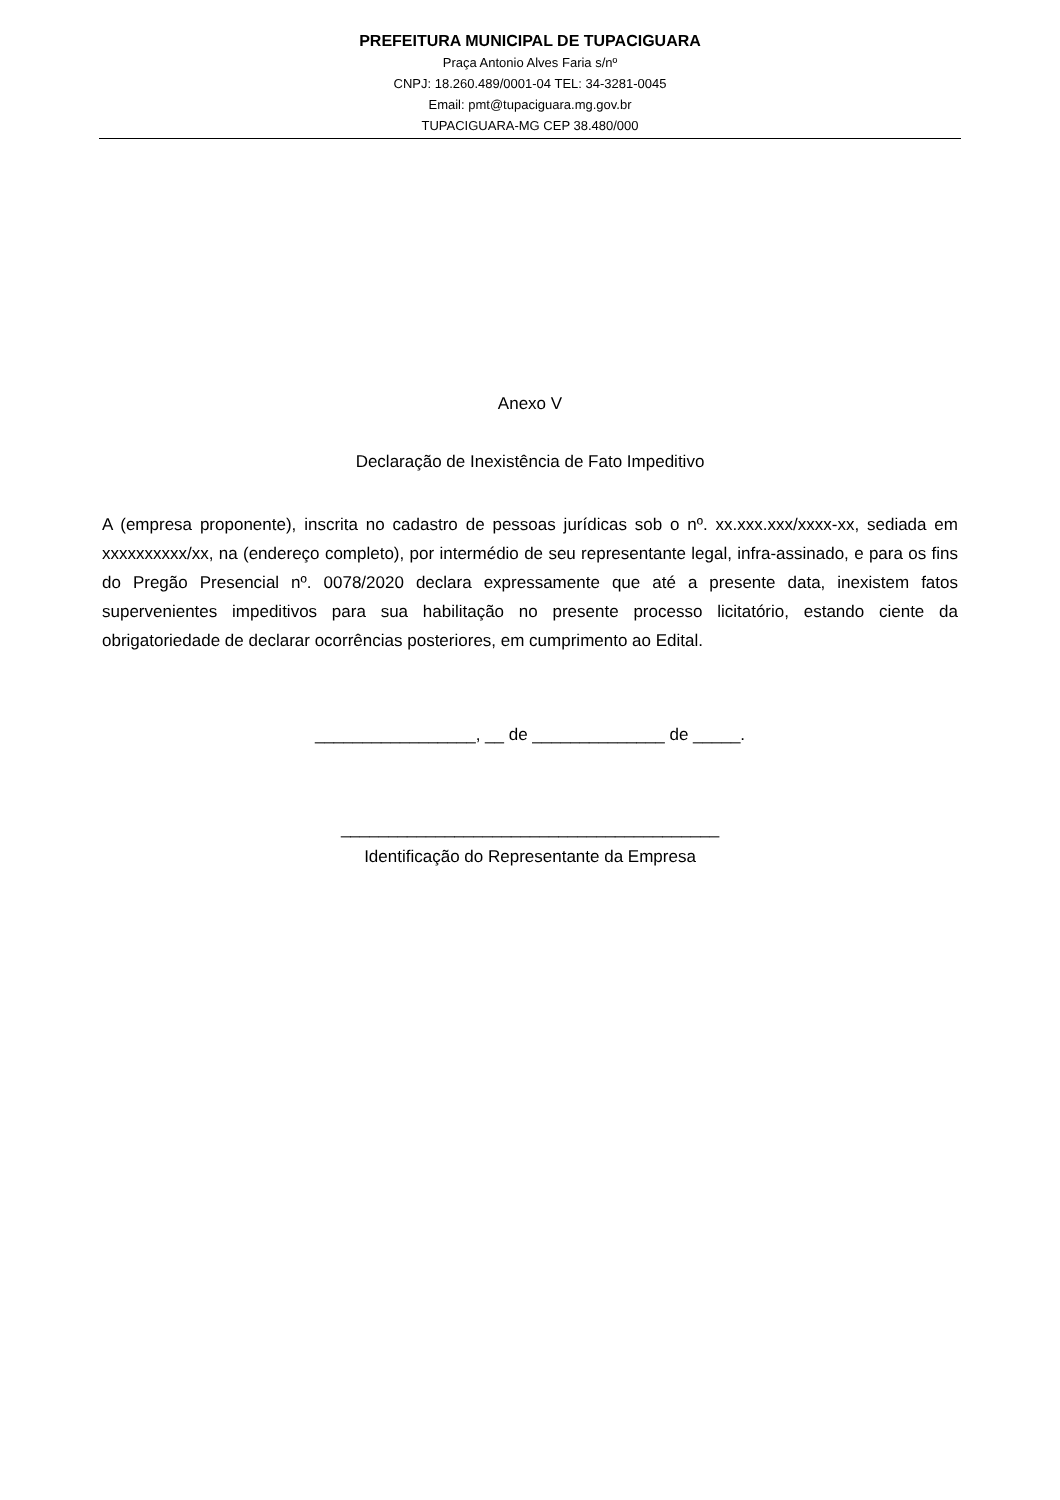PREFEITURA MUNICIPAL DE TUPACIGUARA
Praça Antonio Alves Faria s/nº
CNPJ: 18.260.489/0001-04 TEL: 34-3281-0045
Email: pmt@tupaciguara.mg.gov.br
TUPACIGUARA-MG CEP 38.480/000
Anexo V
Declaração de Inexistência de Fato Impeditivo
A (empresa proponente), inscrita no cadastro de pessoas jurídicas sob o nº. xx.xxx.xxx/xxxx-xx, sediada em xxxxxxxxxx/xx, na (endereço completo), por intermédio de seu representante legal, infra-assinado, e para os fins do Pregão Presencial nº. 0078/2020 declara expressamente que até a presente data, inexistem fatos supervenientes impeditivos para sua habilitação no presente processo licitatório, estando ciente da obrigatoriedade de declarar ocorrências posteriores, em cumprimento ao Edital.
_________________, __ de ______________ de _____.
________________________________________
Identificação do Representante da Empresa